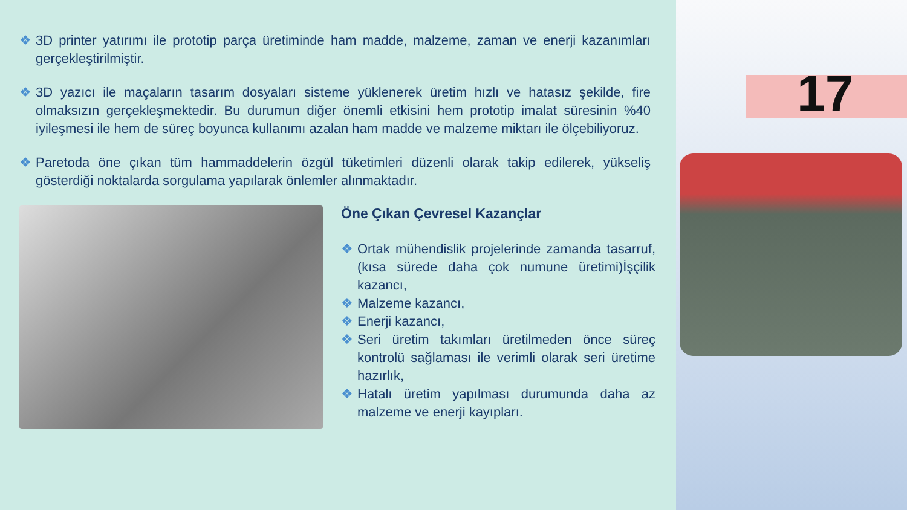❖ 3D printer yatırımı ile prototip parça üretiminde ham madde, malzeme, zaman ve enerji kazanımları gerçekleştirilmiştir.
❖ 3D yazıcı ile maçaların tasarım dosyaları sisteme yüklenerek üretim hızlı ve hatasız şekilde, fire olmaksızın gerçekleşmektedir. Bu durumun diğer önemli etkisini hem prototip imalat süresinin %40 iyileşmesi ile hem de süreç boyunca kullanımı azalan ham madde ve malzeme miktarı ile ölçebiliyoruz.
❖ Paretoda öne çıkan tüm hammaddelerin özgül tüketimleri düzenli olarak takip edilerek, yükseliş gösterdiği noktalarda sorgulama yapılarak önlemler alınmaktadır.
Öne Çıkan Çevresel Kazançlar
❖ Ortak mühendislik projelerinde zamanda tasarruf, (kısa sürede daha çok numune üretimi)İşçilik kazancı,
❖ Malzeme kazancı,
❖ Enerji kazancı,
❖ Seri üretim takımları üretilmeden önce süreç kontrolü sağlaması ile verimli olarak seri üretime hazırlık,
❖ Hatalı üretim yapılması durumunda daha az malzeme ve enerji kayıpları.
17